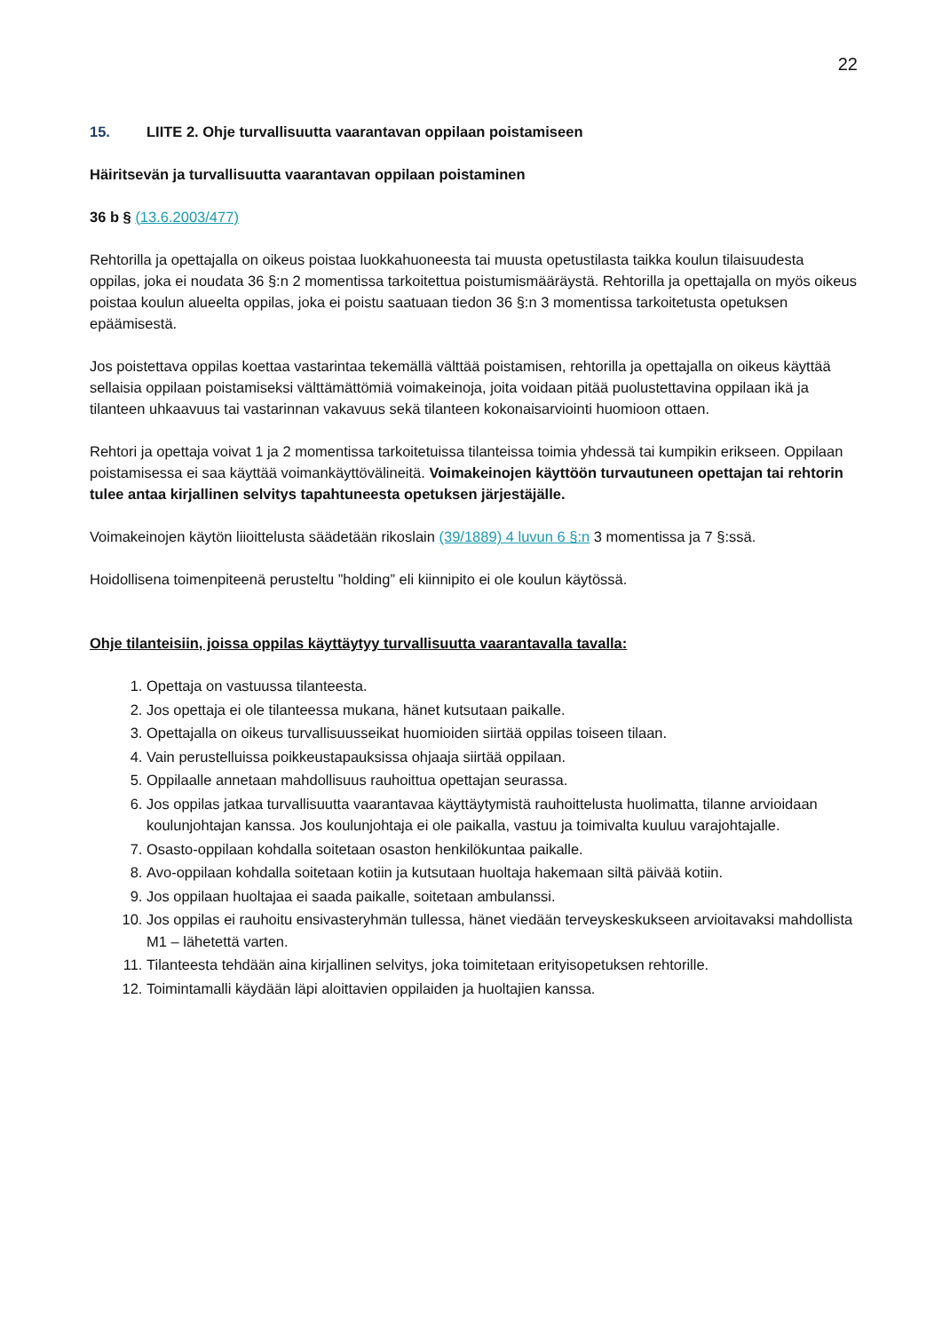22
15. LIITE 2. Ohje turvallisuutta vaarantavan oppilaan poistamiseen
Häiritsevän ja turvallisuutta vaarantavan oppilaan poistaminen
36 b § (13.6.2003/477)
Rehtorilla ja opettajalla on oikeus poistaa luokkahuoneesta tai muusta opetustilasta taikka koulun tilaisuudesta oppilas, joka ei noudata 36 §:n 2 momentissa tarkoitettua poistumismääräystä. Rehtorilla ja opettajalla on myös oikeus poistaa koulun alueelta oppilas, joka ei poistu saatuaan tiedon 36 §:n 3 momentissa tarkoitetusta opetuksen epäämisestä.
Jos poistettava oppilas koettaa vastarintaa tekemällä välttää poistamisen, rehtorilla ja opettajalla on oikeus käyttää sellaisia oppilaan poistamiseksi välttämättömiä voimakeinoja, joita voidaan pitää puolustettavina oppilaan ikä ja tilanteen uhkaavuus tai vastarinnan vakavuus sekä tilanteen kokonaisarviointi huomioon ottaen.
Rehtori ja opettaja voivat 1 ja 2 momentissa tarkoitetuissa tilanteissa toimia yhdessä tai kumpikin erikseen. Oppilaan poistamisessa ei saa käyttää voimankäyttövälineitä. Voimakeinojen käyttöön turvautuneen opettajan tai rehtorin tulee antaa kirjallinen selvitys tapahtuneesta opetuksen järjestäjälle.
Voimakeinojen käytön liioittelusta säädetään rikoslain (39/1889) 4 luvun 6 §:n 3 momentissa ja 7 §:ssä.
Hoidollisena toimenpiteenä perusteltu ”holding” eli kiinnipito ei ole koulun käytössä.
Ohje tilanteisiin, joissa oppilas käyttäytyy turvallisuutta vaarantavalla tavalla:
1. Opettaja on vastuussa tilanteesta.
2. Jos opettaja ei ole tilanteessa mukana, hänet kutsutaan paikalle.
3. Opettajalla on oikeus turvallisuusseikat huomioiden siirtää oppilas toiseen tilaan.
4. Vain perustelluissa poikkeustapauksissa ohjaaja siirtää oppilaan.
5. Oppilaalle annetaan mahdollisuus rauhoittua opettajan seurassa.
6. Jos oppilas jatkaa turvallisuutta vaarantavaa käyttäytymistä rauhoittelusta huolimatta, tilanne arvioidaan koulunjohtajan kanssa. Jos koulunjohtaja ei ole paikalla, vastuu ja toimivalta kuuluu varajohtajalle.
7. Osasto-oppilaan kohdalla soitetaan osaston henkilökuntaa paikalle.
8. Avo-oppilaan kohdalla soitetaan kotiin ja kutsutaan huoltaja hakemaan siltä päivää kotiin.
9. Jos oppilaan huoltajaa ei saada paikalle, soitetaan ambulanssi.
10. Jos oppilas ei rauhoitu ensivasteryhmän tullessa, hänet viedään terveyskeskukseen arvioitavaksi mahdollista M1 – lähetettä varten.
11. Tilanteesta tehdään aina kirjallinen selvitys, joka toimitetaan erityisopetuksen rehtorille.
12. Toimintamalli käydään läpi aloittavien oppilaiden ja huoltajien kanssa.